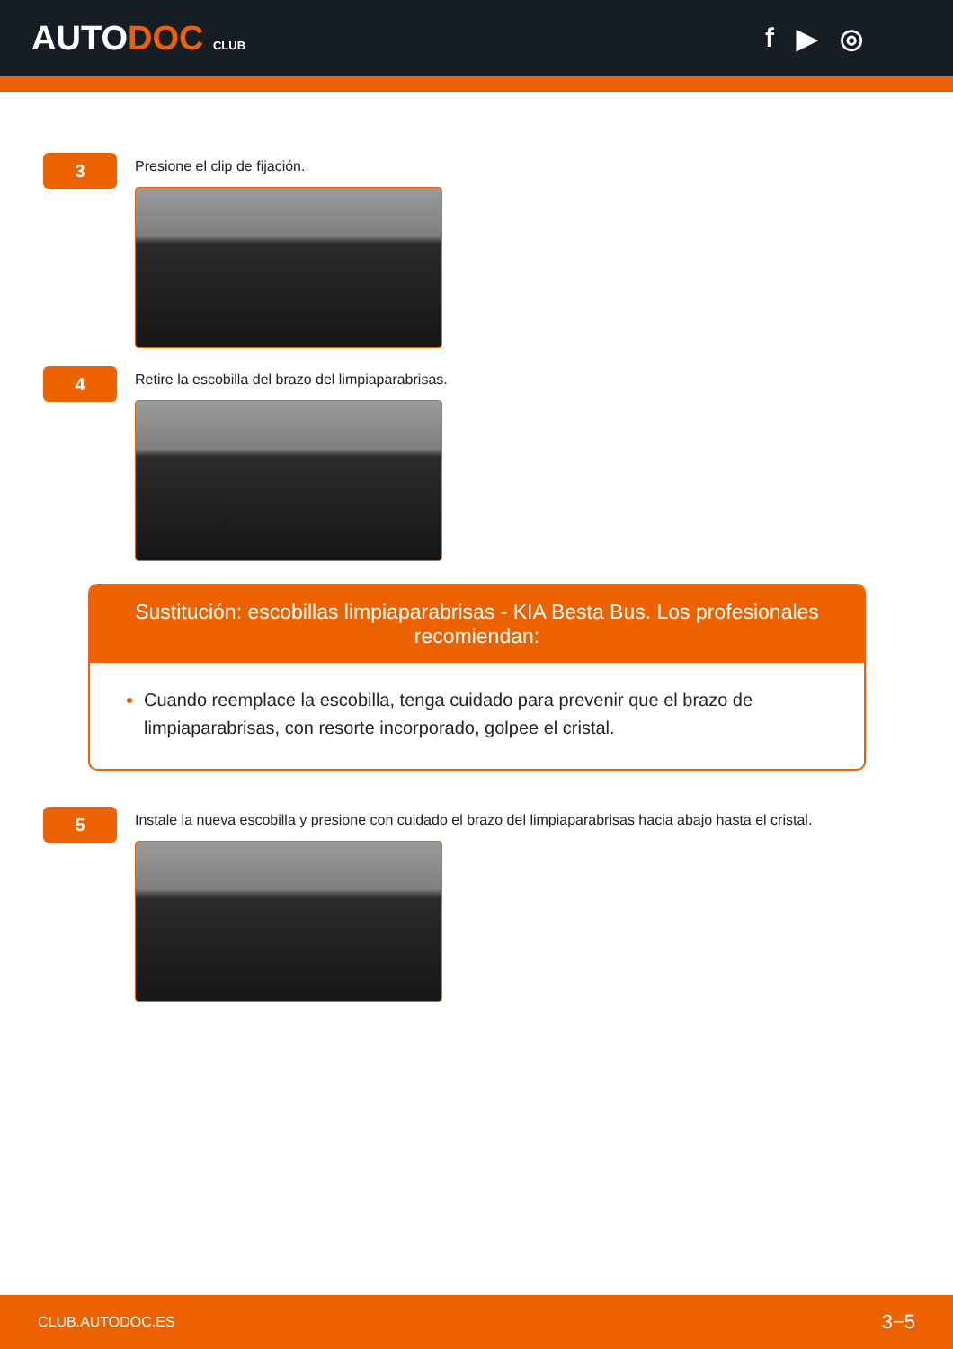AUTODOC CLUB
f ▶ ◎
3
Presione el clip de fijación.
4
Retire la escobilla del brazo del limpiaparabrisas.
Sustitución: escobillas limpiaparabrisas - KIA Besta Bus. Los profesionales recomiendan:
Cuando reemplace la escobilla, tenga cuidado para prevenir que el brazo de limpiaparabrisas, con resorte incorporado, golpee el cristal.
5
Instale la nueva escobilla y presione con cuidado el brazo del limpiaparabrisas hacia abajo hasta el cristal.
CLUB.AUTODOC.ES 3−5